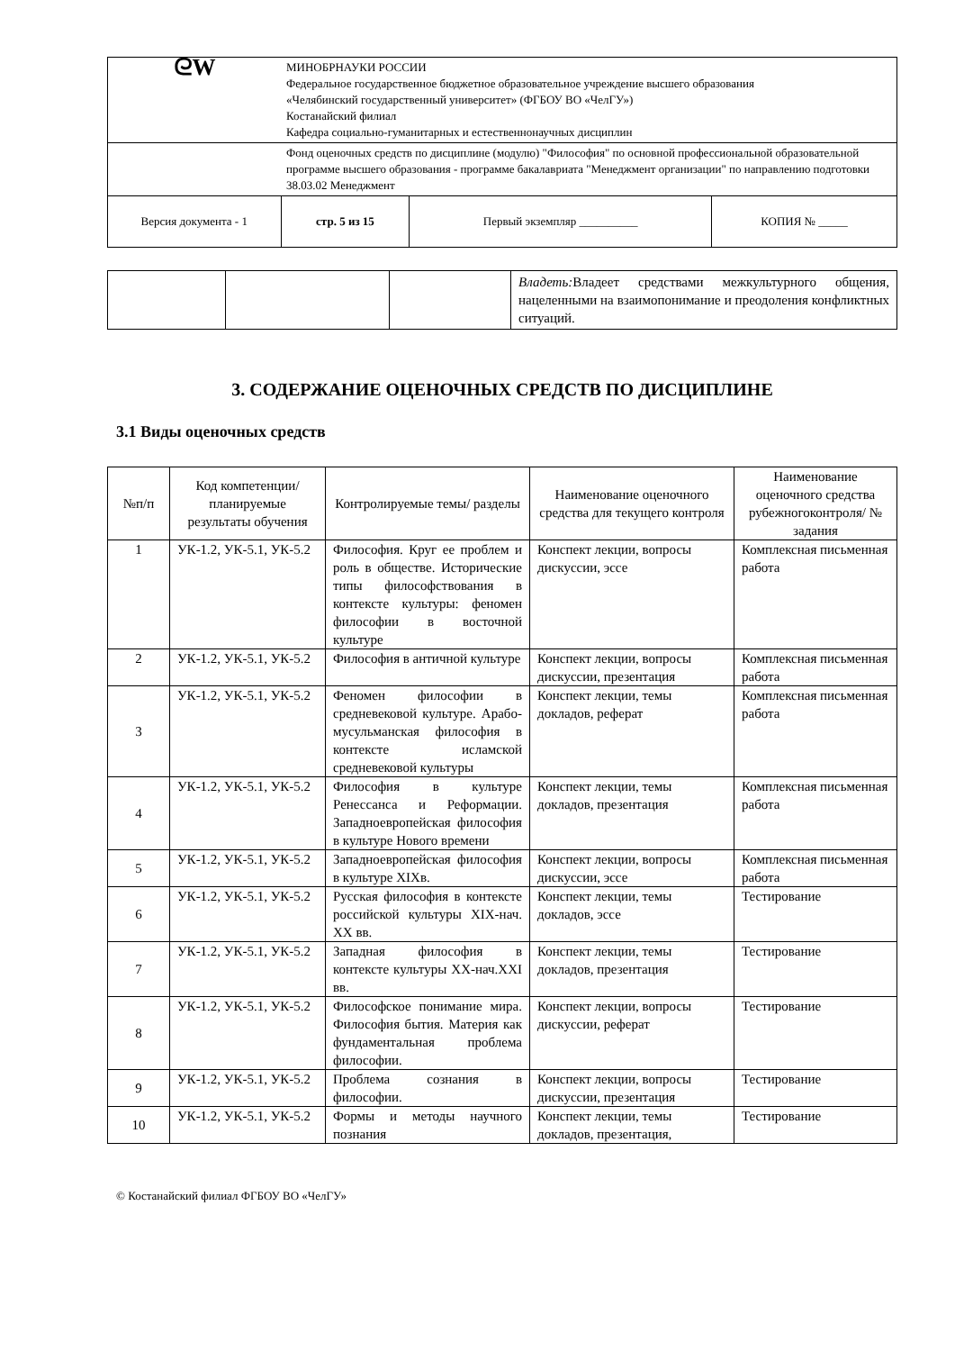| ᘓW | МИНОБРНАУКИ РОССИИ Федеральное государственное бюджетное образовательное учреждение высшего образования «Челябинский государственный университет» (ФГБОУ ВО «ЧелГУ») Костанайский филиал Кафедра социально-гуманитарных и естественнонаучных дисциплин | | |
| | Фонд оценочных средств по дисциплине (модулю) "Философия" по основной профессиональной образовательной программе высшего образования - программе бакалавриата "Менеджмент организации" по направлению подготовки 38.03.02 Менеджмент | | |
| Версия документа - 1 | стр. 5 из 15 | Первый экземпляр __________ | КОПИЯ № _____ |
| | | | Владеть: Владеет средствами межкультурного общения, нацеленными на взаимопонимание и преодоления конфликтных ситуаций. |
3. СОДЕРЖАНИЕ ОЦЕНОЧНЫХ СРЕДСТВ ПО ДИСЦИПЛИНЕ
3.1 Виды оценочных средств
| №п/п | Код компетенции/ планируемые результаты обучения | Контролируемые темы/ разделы | Наименование оценочного средства для текущего контроля | Наименование оценочного средства рубежногоконтроля/ № задания |
| --- | --- | --- | --- | --- |
| 1 | УК-1.2, УК-5.1, УК-5.2 | Философия. Круг ее проблем и роль в обществе. Исторические типы философствования в контексте культуры: феномен философии в восточной культуре | Конспект лекции, вопросы дискуссии, эссе | Комплексная письменная работа |
| 2 | УК-1.2, УК-5.1, УК-5.2 | Философия в античной культуре | Конспект лекции, вопросы дискуссии, презентация | Комплексная письменная работа |
| 3 | УК-1.2, УК-5.1, УК-5.2 | Феномен философии в средневековой культуре. Арабо-мусульманская философия в контексте исламской средневековой культуры | Конспект лекции, темы докладов, реферат | Комплексная письменная работа |
| 4 | УК-1.2, УК-5.1, УК-5.2 | Философия в культуре Ренессанса и Реформации. Западноевропейская философия в культуре Нового времени | Конспект лекции, темы докладов, презентация | Комплексная письменная работа |
| 5 | УК-1.2, УК-5.1, УК-5.2 | Западноевропейская философия в культуре XIXв. | Конспект лекции, вопросы дискуссии, эссе | Комплексная письменная работа |
| 6 | УК-1.2, УК-5.1, УК-5.2 | Русская философия в контексте российской культуры XIX-нач. XX вв. | Конспект лекции, темы докладов, эссе | Тестирование |
| 7 | УК-1.2, УК-5.1, УК-5.2 | Западная философия в контексте культуры XX-нач.XXI вв. | Конспект лекции, темы докладов, презентация | Тестирование |
| 8 | УК-1.2, УК-5.1, УК-5.2 | Философское понимание мира. Философия бытия. Материя как фундаментальная проблема философии. | Конспект лекции, вопросы дискуссии, реферат | Тестирование |
| 9 | УК-1.2, УК-5.1, УК-5.2 | Проблема сознания в философии. | Конспект лекции, вопросы дискуссии, презентация | Тестирование |
| 10 | УК-1.2, УК-5.1, УК-5.2 | Формы и методы научного познания | Конспект лекции, темы докладов, презентация, | Тестирование |
© Костанайский филиал ФГБОУ ВО «ЧелГУ»